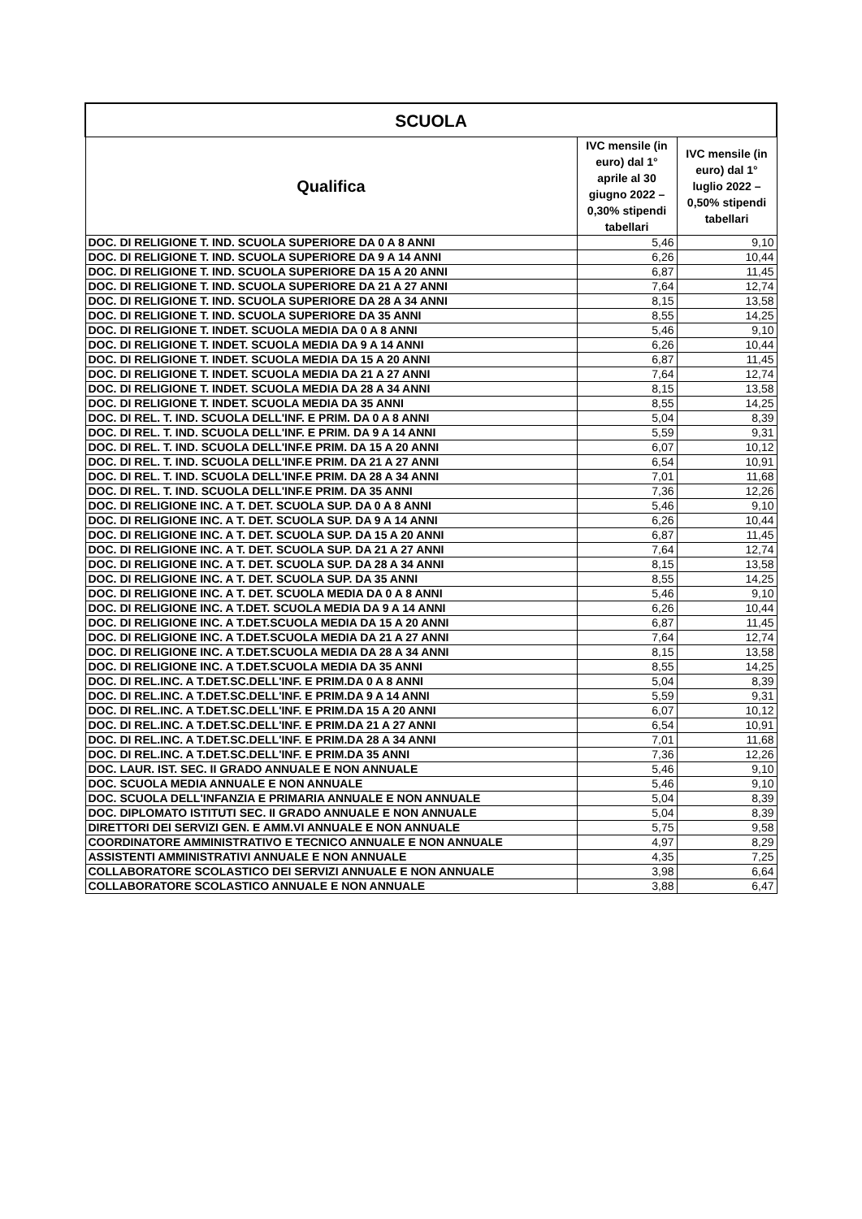| SCUOLA | | |
| --- | --- | --- |
| Qualifica | IVC mensile (in euro) dal 1° aprile al 30 giugno 2022 – 0,30% stipendi tabellari | IVC mensile (in euro) dal 1° luglio 2022 – 0,50% stipendi tabellari |
| DOC. DI RELIGIONE T. IND. SCUOLA SUPERIORE DA 0 A 8 ANNI | 5,46 | 9,10 |
| DOC. DI RELIGIONE T. IND. SCUOLA SUPERIORE DA 9 A 14 ANNI | 6,26 | 10,44 |
| DOC. DI RELIGIONE T. IND. SCUOLA SUPERIORE DA 15 A 20 ANNI | 6,87 | 11,45 |
| DOC. DI RELIGIONE T. IND. SCUOLA SUPERIORE DA 21 A 27 ANNI | 7,64 | 12,74 |
| DOC. DI RELIGIONE T. IND. SCUOLA SUPERIORE DA 28 A 34 ANNI | 8,15 | 13,58 |
| DOC. DI RELIGIONE T. IND. SCUOLA SUPERIORE DA 35 ANNI | 8,55 | 14,25 |
| DOC. DI RELIGIONE T. INDET. SCUOLA MEDIA DA 0 A 8 ANNI | 5,46 | 9,10 |
| DOC. DI RELIGIONE T. INDET. SCUOLA MEDIA DA 9 A 14 ANNI | 6,26 | 10,44 |
| DOC. DI RELIGIONE T. INDET. SCUOLA MEDIA DA 15 A 20 ANNI | 6,87 | 11,45 |
| DOC. DI RELIGIONE T. INDET. SCUOLA MEDIA DA 21 A 27 ANNI | 7,64 | 12,74 |
| DOC. DI RELIGIONE T. INDET. SCUOLA MEDIA DA 28 A 34 ANNI | 8,15 | 13,58 |
| DOC. DI RELIGIONE T. INDET. SCUOLA MEDIA DA 35 ANNI | 8,55 | 14,25 |
| DOC. DI REL. T. IND. SCUOLA DELL'INF. E PRIM. DA 0 A 8 ANNI | 5,04 | 8,39 |
| DOC. DI REL. T. IND. SCUOLA DELL'INF. E PRIM. DA 9 A 14 ANNI | 5,59 | 9,31 |
| DOC. DI REL. T. IND. SCUOLA DELL'INF.E PRIM. DA 15 A 20 ANNI | 6,07 | 10,12 |
| DOC. DI REL. T. IND. SCUOLA DELL'INF.E PRIM. DA 21 A 27 ANNI | 6,54 | 10,91 |
| DOC. DI REL. T. IND. SCUOLA DELL'INF.E PRIM. DA 28 A 34 ANNI | 7,01 | 11,68 |
| DOC. DI REL. T. IND. SCUOLA DELL'INF.E PRIM. DA 35 ANNI | 7,36 | 12,26 |
| DOC. DI RELIGIONE INC. A T. DET. SCUOLA SUP. DA 0 A 8 ANNI | 5,46 | 9,10 |
| DOC. DI RELIGIONE INC. A T. DET. SCUOLA SUP. DA 9 A 14 ANNI | 6,26 | 10,44 |
| DOC. DI RELIGIONE INC. A T. DET. SCUOLA SUP. DA 15 A 20 ANNI | 6,87 | 11,45 |
| DOC. DI RELIGIONE INC. A T. DET. SCUOLA SUP. DA 21 A 27 ANNI | 7,64 | 12,74 |
| DOC. DI RELIGIONE INC. A T. DET. SCUOLA SUP. DA 28 A 34 ANNI | 8,15 | 13,58 |
| DOC. DI RELIGIONE INC. A T. DET. SCUOLA SUP. DA 35 ANNI | 8,55 | 14,25 |
| DOC. DI RELIGIONE INC. A T. DET. SCUOLA MEDIA DA 0 A 8 ANNI | 5,46 | 9,10 |
| DOC. DI RELIGIONE INC. A T.DET. SCUOLA MEDIA DA 9 A 14 ANNI | 6,26 | 10,44 |
| DOC. DI RELIGIONE INC. A T.DET.SCUOLA MEDIA DA 15 A 20 ANNI | 6,87 | 11,45 |
| DOC. DI RELIGIONE INC. A T.DET.SCUOLA MEDIA DA 21 A 27 ANNI | 7,64 | 12,74 |
| DOC. DI RELIGIONE INC. A T.DET.SCUOLA MEDIA DA 28 A 34 ANNI | 8,15 | 13,58 |
| DOC. DI RELIGIONE INC. A T.DET.SCUOLA MEDIA DA 35 ANNI | 8,55 | 14,25 |
| DOC. DI REL.INC. A T.DET.SC.DELL'INF. E PRIM.DA 0 A 8 ANNI | 5,04 | 8,39 |
| DOC. DI REL.INC. A T.DET.SC.DELL'INF. E PRIM.DA 9 A 14 ANNI | 5,59 | 9,31 |
| DOC. DI REL.INC. A T.DET.SC.DELL'INF. E PRIM.DA 15 A 20 ANNI | 6,07 | 10,12 |
| DOC. DI REL.INC. A T.DET.SC.DELL'INF. E PRIM.DA 21 A 27 ANNI | 6,54 | 10,91 |
| DOC. DI REL.INC. A T.DET.SC.DELL'INF. E PRIM.DA 28 A 34 ANNI | 7,01 | 11,68 |
| DOC. DI REL.INC. A T.DET.SC.DELL'INF. E PRIM.DA 35 ANNI | 7,36 | 12,26 |
| DOC. LAUR. IST. SEC. II GRADO ANNUALE E NON ANNUALE | 5,46 | 9,10 |
| DOC. SCUOLA MEDIA ANNUALE E NON ANNUALE | 5,46 | 9,10 |
| DOC. SCUOLA DELL'INFANZIA E PRIMARIA ANNUALE E NON ANNUALE | 5,04 | 8,39 |
| DOC. DIPLOMATO ISTITUTI SEC. II GRADO ANNUALE E NON ANNUALE | 5,04 | 8,39 |
| DIRETTORI DEI SERVIZI GEN. E AMM.VI ANNUALE E NON ANNUALE | 5,75 | 9,58 |
| COORDINATORE AMMINISTRATIVO E TECNICO ANNUALE E NON ANNUALE | 4,97 | 8,29 |
| ASSISTENTI AMMINISTRATIVI ANNUALE E NON ANNUALE | 4,35 | 7,25 |
| COLLABORATORE SCOLASTICO DEI SERVIZI ANNUALE E NON ANNUALE | 3,98 | 6,64 |
| COLLABORATORE SCOLASTICO ANNUALE E NON ANNUALE | 3,88 | 6,47 |